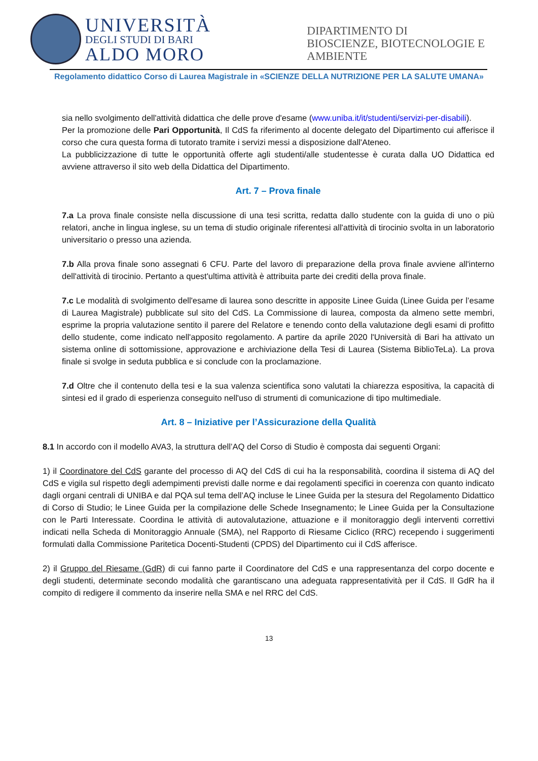UNIVERSITÀ
DEGLI STUDI DI BARI
ALDO MORO
DIPARTIMENTO DI
BIOSCIENZE, BIOTECNOLOGIE E
AMBIENTE
Regolamento didattico Corso di Laurea Magistrale in «SCIENZE DELLA NUTRIZIONE PER LA SALUTE UMANA»
sia nello svolgimento dell'attività didattica che delle prove d'esame (www.uniba.it/it/studenti/servizi-per-disabili).
Per la promozione delle Pari Opportunità, Il CdS fa riferimento al docente delegato del Dipartimento cui afferisce il corso che cura questa forma di tutorato tramite i servizi messi a disposizione dall'Ateneo.
La pubblicizzazione di tutte le opportunità offerte agli studenti/alle studentesse è curata dalla UO Didattica ed avviene attraverso il sito web della Didattica del Dipartimento.
Art. 7 – Prova finale
7.a La prova finale consiste nella discussione di una tesi scritta, redatta dallo studente con la guida di uno o più relatori, anche in lingua inglese, su un tema di studio originale riferentesi all'attività di tirocinio svolta in un laboratorio universitario o presso una azienda.
7.b Alla prova finale sono assegnati 6 CFU. Parte del lavoro di preparazione della prova finale avviene all'interno dell'attività di tirocinio. Pertanto a quest'ultima attività è attribuita parte dei crediti della prova finale.
7.c Le modalità di svolgimento dell'esame di laurea sono descritte in apposite Linee Guida (Linee Guida per l’esame di Laurea Magistrale) pubblicate sul sito del CdS. La Commissione di laurea, composta da almeno sette membri, esprime la propria valutazione sentito il parere del Relatore e tenendo conto della valutazione degli esami di profitto dello studente, come indicato nell'apposito regolamento. A partire da aprile 2020 l'Università di Bari ha attivato un sistema online di sottomissione, approvazione e archiviazione della Tesi di Laurea (Sistema BiblioTeLa). La prova finale si svolge in seduta pubblica e si conclude con la proclamazione.
7.d Oltre che il contenuto della tesi e la sua valenza scientifica sono valutati la chiarezza espositiva, la capacità di sintesi ed il grado di esperienza conseguito nell'uso di strumenti di comunicazione di tipo multimediale.
Art. 8 – Iniziative per l’Assicurazione della Qualità
8.1 In accordo con il modello AVA3, la struttura dell’AQ del Corso di Studio è composta dai seguenti Organi:
1) il Coordinatore del CdS garante del processo di AQ del CdS di cui ha la responsabilità, coordina il sistema di AQ del CdS e vigila sul rispetto degli adempimenti previsti dalle norme e dai regolamenti specifici in coerenza con quanto indicato dagli organi centrali di UNIBA e dal PQA sul tema dell’AQ incluse le Linee Guida per la stesura del Regolamento Didattico di Corso di Studio; le Linee Guida per la compilazione delle Schede Insegnamento; le Linee Guida per la Consultazione con le Parti Interessate. Coordina le attività di autovalutazione, attuazione e il monitoraggio degli interventi correttivi indicati nella Scheda di Monitoraggio Annuale (SMA), nel Rapporto di Riesame Ciclico (RRC) recependo i suggerimenti formulati dalla Commissione Paritetica Docenti-Studenti (CPDS) del Dipartimento cui il CdS afferisce.
2) il Gruppo del Riesame (GdR) di cui fanno parte il Coordinatore del CdS e una rappresentanza del corpo docente e degli studenti, determinate secondo modalità che garantiscano una adeguata rappresentatività per il CdS. Il GdR ha il compito di redigere il commento da inserire nella SMA e nel RRC del CdS.
13